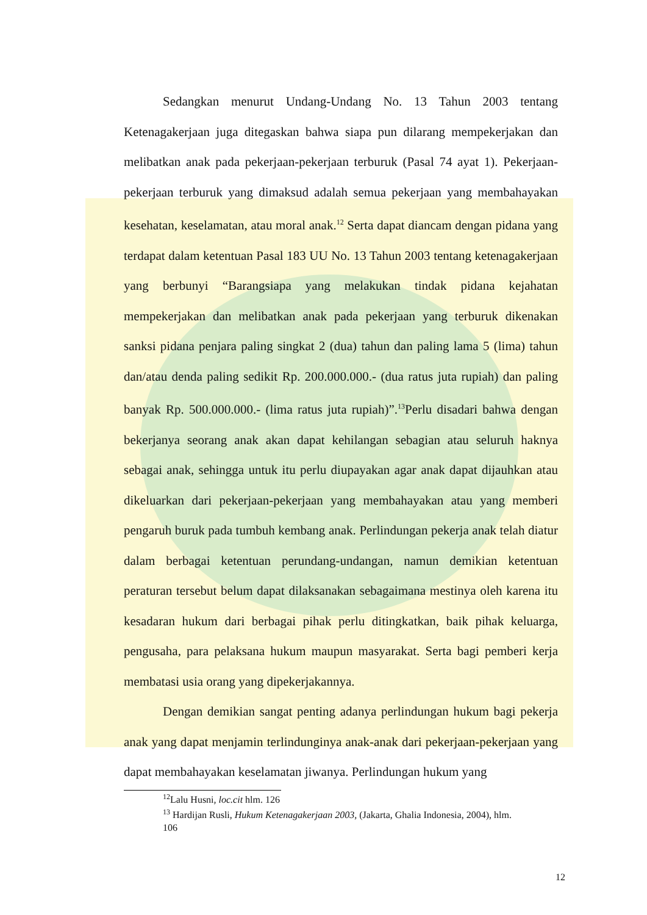Sedangkan menurut Undang-Undang No. 13 Tahun 2003 tentang Ketenagakerjaan juga ditegaskan bahwa siapa pun dilarang mempekerjakan dan melibatkan anak pada pekerjaan-pekerjaan terburuk (Pasal 74 ayat 1). Pekerjaan-pekerjaan terburuk yang dimaksud adalah semua pekerjaan yang membahayakan kesehatan, keselamatan, atau moral anak.<sup>12</sup> Serta dapat diancam dengan pidana yang terdapat dalam ketentuan Pasal 183 UU No. 13 Tahun 2003 tentang ketenagakerjaan yang berbunyi “Barangsiapa yang melakukan tindak pidana kejahatan mempekerjakan dan melibatkan anak pada pekerjaan yang terburuk dikenakan sanksi pidana penjara paling singkat 2 (dua) tahun dan paling lama 5 (lima) tahun dan/atau denda paling sedikit Rp. 200.000.000.- (dua ratus juta rupiah) dan paling banyak Rp. 500.000.000.- (lima ratus juta rupiah)”.<sup>13</sup>Perlu disadari bahwa dengan bekerjanya seorang anak akan dapat kehilangan sebagian atau seluruh haknya sebagai anak, sehingga untuk itu perlu diupayakan agar anak dapat dijauhkan atau dikeluarkan dari pekerjaan-pekerjaan yang membahayakan atau yang memberi pengaruh buruk pada tumbuh kembang anak. Perlindungan pekerja anak telah diatur dalam berbagai ketentuan perundang-undangan, namun demikian ketentuan peraturan tersebut belum dapat dilaksanakan sebagaimana mestinya oleh karena itu kesadaran hukum dari berbagai pihak perlu ditingkatkan, baik pihak keluarga, pengusaha, para pelaksana hukum maupun masyarakat. Serta bagi pemberi kerja membatasi usia orang yang dipekerjakannya.
Dengan demikian sangat penting adanya perlindungan hukum bagi pekerja anak yang dapat menjamin terlindunginya anak-anak dari pekerjaan-pekerjaan yang dapat membahayakan keselamatan jiwanya. Perlindungan hukum yang
<sup>12</sup> Lalu Husni, loc.cit hlm. 126
<sup>13</sup> Hardijan Rusli, Hukum Ketenagakerjaan 2003, (Jakarta, Ghalia Indonesia, 2004), hlm.
106
12